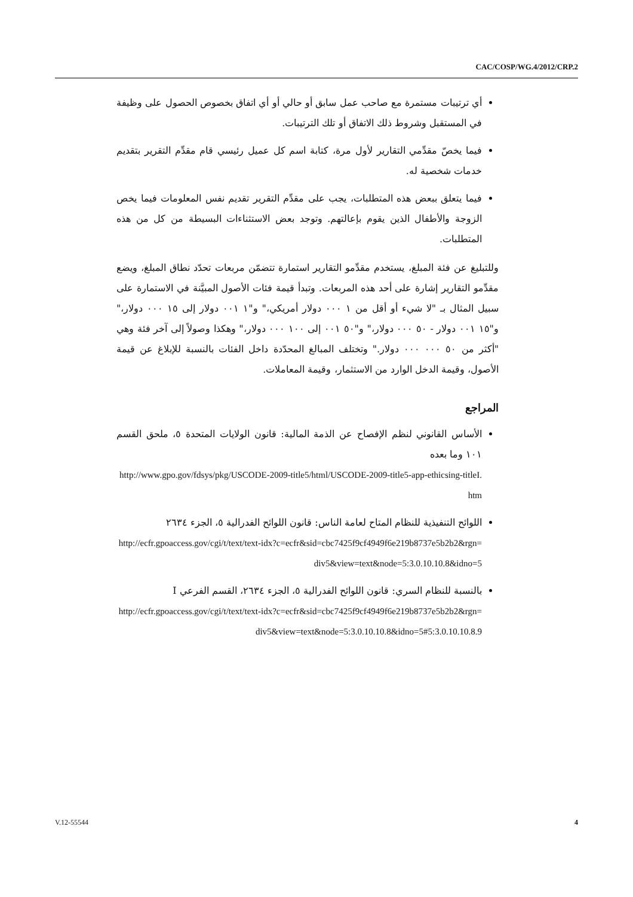CAC/COSP/WG.4/2012/CRP.2
أي ترتيبات مستمرة مع صاحب عمل سابق أو حالي أو أي اتفاق بخصوص الحصول على وظيفة في المستقبل وشروط ذلك الاتفاق أو تلك الترتيبات.
فيما يخصّ مقدِّمي التقارير لأول مرة، كتابة اسم كل عميل رئيسي قام مقدِّم التقرير بتقديم خدمات شخصية له.
فيما يتعلق ببعض هذه المتطلبات، يجب على مقدِّم التقرير تقديم نفس المعلومات فيما يخص الزوجة والأطفال الذين يقوم بإعالتهم. وتوجد بعض الاستثناءات البسيطة من كل من هذه المتطلبات.
وللتبليغ عن فئة المبلغ، يستخدم مقدِّمو التقارير استمارة تتضمّن مربعات تحدّد نطاق المبلغ، ويضع مقدِّمو التقارير إشارة على أحد هذه المربعات. وتبدأ قيمة فئات الأصول المبيَّنة في الاستمارة على سبيل المثال بـ "لا شيء أو أقل من ١ ٠٠٠ دولار أمريكي،" و"١ ٠٠١ دولار إلى ١٥ ٠٠٠ دولار،" و"١٥ ٠٠١ دولار - ٥٠ ٠٠٠ دولار،" و"٥٠ ٠٠١ إلى ١٠٠ ٠٠٠ دولار،" وهكذا وصولاً إلى آخر فئة وهي "أكثر من ٥٠ ٠٠٠ ٠٠٠ دولار." وتختلف المبالغ المحدّدة داخل الفئات بالنسبة للإبلاغ عن قيمة الأصول، وقيمة الدخل الوارد من الاستثمار، وقيمة المعاملات.
المراجع
الأساس القانوني لنظم الإفصاح عن الذمة المالية: قانون الولايات المتحدة ٥، ملحق القسم ١٠١ وما بعده
http://www.gpo.gov/fdsys/pkg/USCODE-2009-title5/html/USCODE-2009-title5-app-ethicsing-titleI.htm
اللوائح التنفيذية للنظام المتاح لعامة الناس: قانون اللوائح الفدرالية ٥، الجزء ٢٦٣٤
http://ecfr.gpoaccess.gov/cgi/t/text/text-idx?c=ecfr&sid=cbc7425f9cf4949f6e219b8737e5b2b2&rgn=div5&view=text&node=5:3.0.10.10.8&idno=5
بالنسبة للنظام السري: قانون اللوائح الفدرالية ٥، الجزء ٢٦٣٤، القسم الفرعي I
http://ecfr.gpoaccess.gov/cgi/t/text/text-idx?c=ecfr&sid=cbc7425f9cf4949f6e219b8737e5b2b2&rgn=div5&view=text&node=5:3.0.10.10.8&idno=5#5:3.0.10.10.8.9
V.12-55544 4